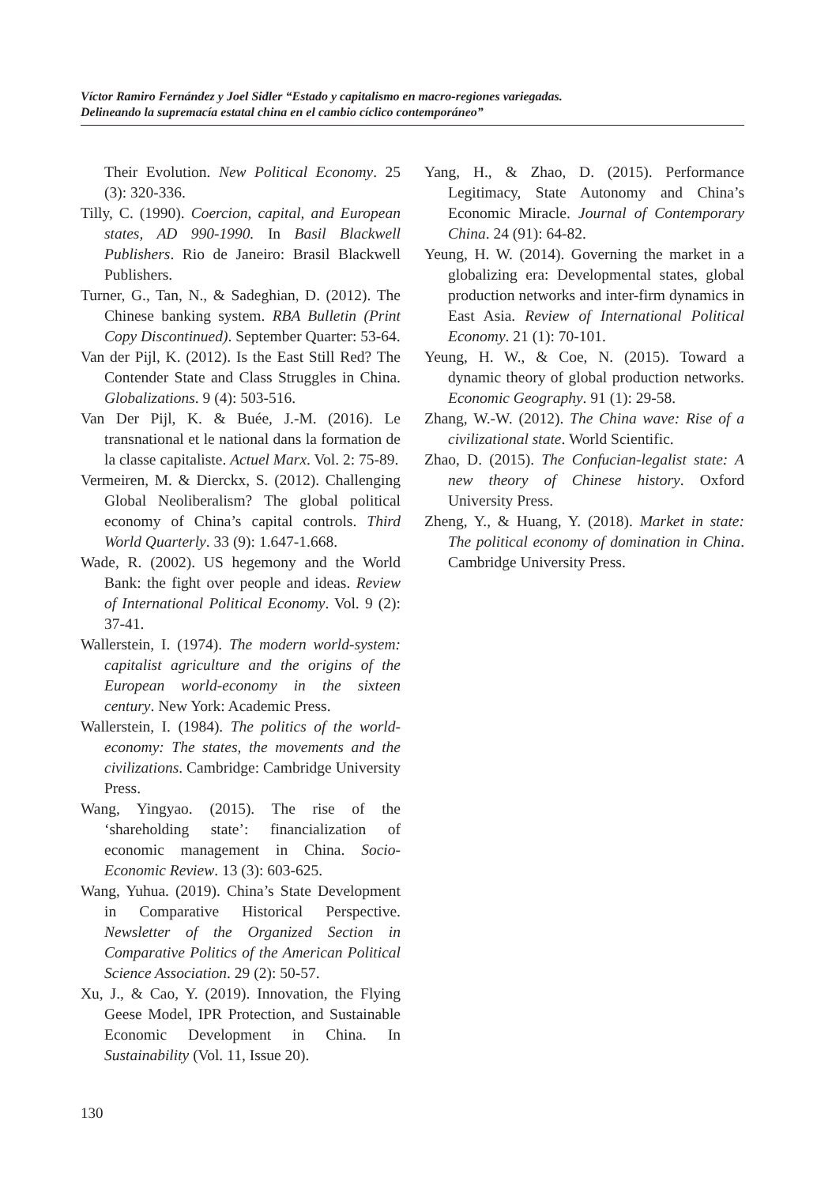Víctor Ramiro Fernández y Joel Sidler “Estado y capitalismo en macro-regiones variegadas.
Delineando la supremacía estatal china en el cambio cíclico contemporáneo”
Their Evolution. New Political Economy. 25 (3): 320-336.
Tilly, C. (1990). Coercion, capital, and European states, AD 990-1990. In Basil Blackwell Publishers. Rio de Janeiro: Brasil Blackwell Publishers.
Turner, G., Tan, N., & Sadeghian, D. (2012). The Chinese banking system. RBA Bulletin (Print Copy Discontinued). September Quarter: 53-64.
Van der Pijl, K. (2012). Is the East Still Red? The Contender State and Class Struggles in China. Globalizations. 9 (4): 503-516.
Van Der Pijl, K. & Buée, J.-M. (2016). Le transnational et le national dans la formation de la classe capitaliste. Actuel Marx. Vol. 2: 75-89.
Vermeiren, M. & Dierckx, S. (2012). Challenging Global Neoliberalism? The global political economy of China’s capital controls. Third World Quarterly. 33 (9): 1.647-1.668.
Wade, R. (2002). US hegemony and the World Bank: the fight over people and ideas. Review of International Political Economy. Vol. 9 (2): 37-41.
Wallerstein, I. (1974). The modern world-system: capitalist agriculture and the origins of the European world-economy in the sixteen century. New York: Academic Press.
Wallerstein, I. (1984). The politics of the world-economy: The states, the movements and the civilizations. Cambridge: Cambridge University Press.
Wang, Yingyao. (2015). The rise of the ‘shareholding state’: financialization of economic management in China. Socio-Economic Review. 13 (3): 603-625.
Wang, Yuhua. (2019). China’s State Development in Comparative Historical Perspective. Newsletter of the Organized Section in Comparative Politics of the American Political Science Association. 29 (2): 50-57.
Xu, J., & Cao, Y. (2019). Innovation, the Flying Geese Model, IPR Protection, and Sustainable Economic Development in China. In Sustainability (Vol. 11, Issue 20).
Yang, H., & Zhao, D. (2015). Performance Legitimacy, State Autonomy and China’s Economic Miracle. Journal of Contemporary China. 24 (91): 64-82.
Yeung, H. W. (2014). Governing the market in a globalizing era: Developmental states, global production networks and inter-firm dynamics in East Asia. Review of International Political Economy. 21 (1): 70-101.
Yeung, H. W., & Coe, N. (2015). Toward a dynamic theory of global production networks. Economic Geography. 91 (1): 29-58.
Zhang, W.-W. (2012). The China wave: Rise of a civilizational state. World Scientific.
Zhao, D. (2015). The Confucian-legalist state: A new theory of Chinese history. Oxford University Press.
Zheng, Y., & Huang, Y. (2018). Market in state: The political economy of domination in China. Cambridge University Press.
130